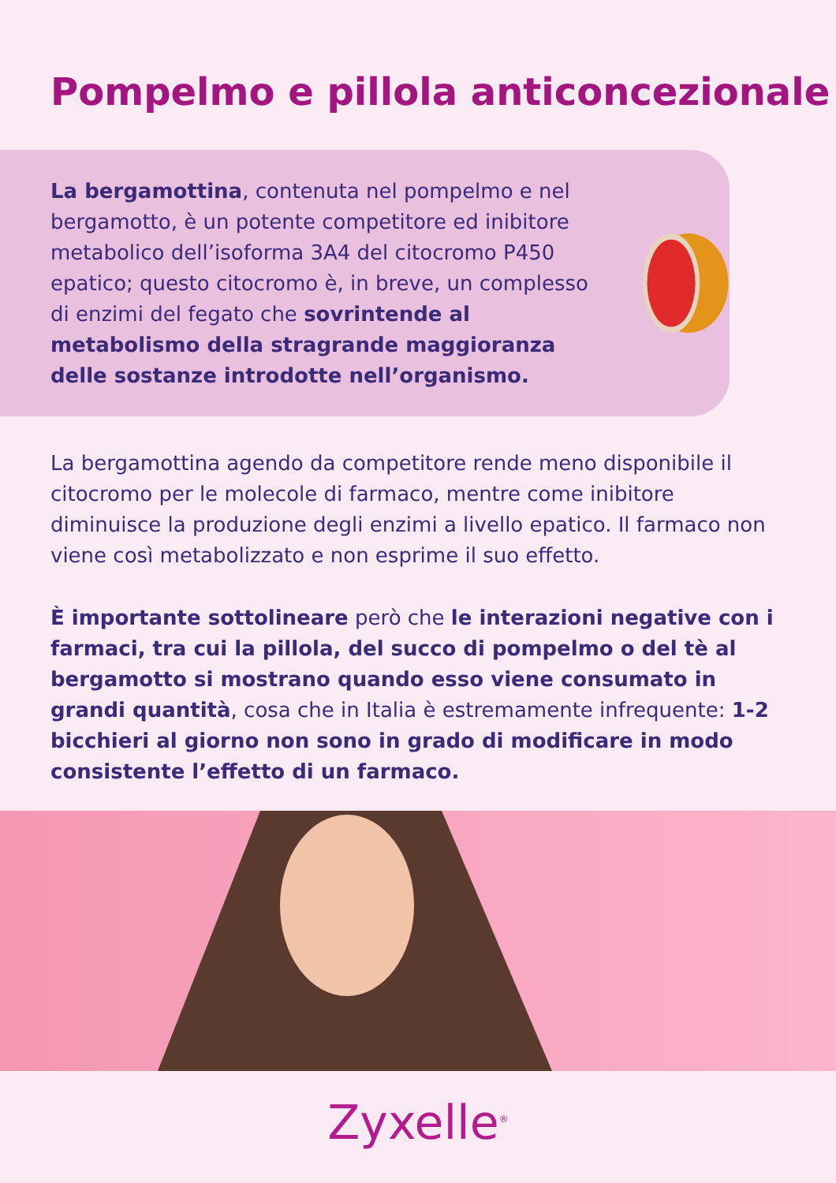Pompelmo e pillola anticoncezionale
La bergamottina, contenuta nel pompelmo e nel bergamotto, è un potente competitore ed inibitore metabolico dell’isoforma 3A4 del citocromo P450 epatico; questo citocromo è, in breve, un complesso di enzimi del fegato che sovrintende al metabolismo della stragrande maggioranza delle sostanze introdotte nell’organismo.
La bergamottina agendo da competitore rende meno disponibile il citocromo per le molecole di farmaco, mentre come inibitore diminuisce la produzione degli enzimi a livello epatico. Il farmaco non viene così metabolizzato e non esprime il suo effetto.
È importante sottolineare però che le interazioni negative con i farmaci, tra cui la pillola, del succo di pompelmo o del tè al bergamotto si mostrano quando esso viene consumato in grandi quantità, cosa che in Italia è estremamente infrequente: 1-2 bicchieri al giorno non sono in grado di modificare in modo consistente l’effetto di un farmaco.
Zyxelle<sup>®</sup>